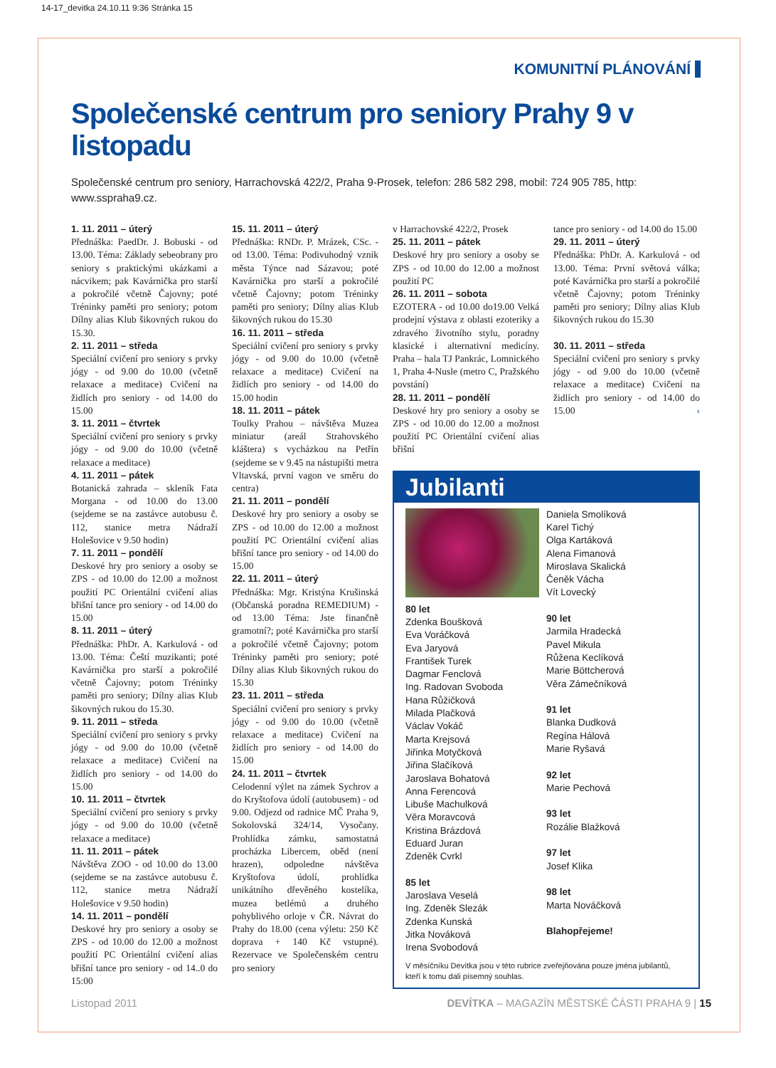14-17_devitka 24.10.11 9:36 Stránka 15
KOMUNITNÍ PLÁNOVÁNÍ
Společenské centrum pro seniory Prahy 9 v listopadu
Společenské centrum pro seniory, Harrachovská 422/2, Praha 9-Prosek, telefon: 286 582 298, mobil: 724 905 785, http: www.sspraha9.cz.
1. 11. 2011 – úterý
Přednáška: PaedDr. J. Bobuski - od 13.00. Téma: Základy sebeobrany pro seniory s praktickými ukázkami a nácvikem; pak Kavárnička pro starší a pokročilé včetně Čajovny; poté Tréninky paměti pro seniory; potom Dílny alias Klub šikovných rukou do 15.30.
2. 11. 2011 – středa
Speciální cvičení pro seniory s prvky jógy - od 9.00 do 10.00 (včetně relaxace a meditace) Cvičení na židlích pro seniory - od 14.00 do 15.00
3. 11. 2011 – čtvrtek
Speciální cvičení pro seniory s prvky jógy - od 9.00 do 10.00 (včetně relaxace a meditace)
4. 11. 2011 – pátek
Botanická zahrada – skleník Fata Morgana - od 10.00 do 13.00 (sejdeme se na zastávce autobusu č. 112, stanice metra Nádraží Holešovice v 9.50 hodin)
7. 11. 2011 – pondělí
Deskové hry pro seniory a osoby se ZPS - od 10.00 do 12.00 a možnost použití PC Orientální cvičení alias břišní tance pro seniory - od 14.00 do 15.00
8. 11. 2011 – úterý
Přednáška: PhDr. A. Karkulová - od 13.00. Téma: Čeští muzikanti; poté Kavárnička pro starší a pokročilé včetně Čajovny; potom Tréninky paměti pro seniory; Dílny alias Klub šikovných rukou do 15.30.
9. 11. 2011 – středa
Speciální cvičení pro seniory s prvky jógy - od 9.00 do 10.00 (včetně relaxace a meditace) Cvičení na židlích pro seniory - od 14.00 do 15.00
10. 11. 2011 – čtvrtek
Speciální cvičení pro seniory s prvky jógy - od 9.00 do 10.00 (včetně relaxace a meditace)
11. 11. 2011 – pátek
Návštěva ZOO - od 10.00 do 13.00 (sejdeme se na zastávce autobusu č. 112, stanice metra Nádraží Holešovice v 9.50 hodin)
14. 11. 2011 – pondělí
Deskové hry pro seniory a osoby se ZPS - od 10.00 do 12.00 a možnost použití PC Orientální cvičení alias břišní tance pro seniory - od 14..0 do 15:00
15. 11. 2011 – úterý
Přednáška: RNDr. P. Mrázek, CSc. - od 13.00. Téma: Podivuhodný vznik města Týnce nad Sázavou; poté Kavárnička pro starší a pokročilé včetně Čajovny; potom Tréninky paměti pro seniory; Dílny alias Klub šikovných rukou do 15.30
16. 11. 2011 – středa
Speciální cvičení pro seniory s prvky jógy - od 9.00 do 10.00 (včetně relaxace a meditace) Cvičení na židlích pro seniory - od 14.00 do 15.00 hodin
18. 11. 2011 – pátek
Toulky Prahou – návštěva Muzea miniatur (areál Strahovského kláštera) s vycházkou na Petřín (sejdeme se v 9.45 na nástupišti metra Vltavská, první vagon ve směru do centra)
21. 11. 2011 – pondělí
Deskové hry pro seniory a osoby se ZPS - od 10.00 do 12.00 a možnost použití PC Orientální cvičení alias břišní tance pro seniory - od 14.00 do 15.00
22. 11. 2011 – úterý
Přednáška: Mgr. Kristýna Krušinská (Občanská poradna REMEDIUM) - od 13.00 Téma: Jste finančně gramotní?; poté Kavárnička pro starší a pokročilé včetně Čajovny; potom Tréninky paměti pro seniory; poté Dílny alias Klub šikovných rukou do 15.30
23. 11. 2011 – středa
Speciální cvičení pro seniory s prvky jógy - od 9.00 do 10.00 (včetně relaxace a meditace) Cvičení na židlích pro seniory - od 14.00 do 15.00
24. 11. 2011 – čtvrtek
Celodenní výlet na zámek Sychrov a do Kryštofova údolí (autobusem) - od 9.00. Odjezd od radnice MČ Praha 9, Sokolovská 324/14, Vysočany. Prohlídka zámku, samostatná procházka Libercem, oběd (není hrazen), odpoledne návštěva Kryštofova údolí, prohlídka unikátního dřevěného kostelíka, muzea betlémů a druhého pohyblivého orloje v ČR. Návrat do Prahy do 18.00 (cena výletu: 250 Kč doprava + 140 Kč vstupné). Rezervace ve Společenském centru pro seniory
v Harrachovské 422/2, Prosek
25. 11. 2011 – pátek
Deskové hry pro seniory a osoby se ZPS - od 10.00 do 12.00 a možnost použití PC
26. 11. 2011 – sobota
EZOTERA - od 10.00 do19.00 Velká prodejní výstava z oblasti ezoteriky a zdravého životního stylu, poradny klasické i alternativní medicíny. Praha – hala TJ Pankrác, Lomnického 1, Praha 4-Nusle (metro C, Pražského povstání)
28. 11. 2011 – pondělí
Deskové hry pro seniory a osoby se ZPS - od 10.00 do 12.00 a možnost použití PC Orientální cvičení alias břišní
tance pro seniory - od 14.00 do 15.00
29. 11. 2011 – úterý
Přednáška: PhDr. A. Karkulová - od 13.00. Téma: První světová válka; poté Kavárnička pro starší a pokročilé včetně Čajovny; potom Tréninky paměti pro seniory; Dílny alias Klub šikovných rukou do 15.30
30. 11. 2011 – středa
Speciální cvičení pro seniory s prvky jógy - od 9.00 do 10.00 (včetně relaxace a meditace) Cvičení na židlích pro seniory - od 14.00 do 15.00 ‹
Jubilanti
80 let
Zdenka Boušková
Eva Voráčková
Eva Jaryová
František Turek
Dagmar Fenclová
Ing. Radovan Svoboda
Hana Růžičková
Milada Plačková
Václav Vokáč
Marta Krejsová
Jiřinka Motyčková
Jiřina Slačíková
Jaroslava Bohatová
Anna Ferencová
Libuše Machulková
Věra Moravcová
Kristina Brázdová
Eduard Juran
Zdeněk Cvrkl
85 let
Jaroslava Veselá
Ing. Zdeněk Slezák
Zdenka Kunská
Jitka Nováková
Irena Svobodová
Daniela Smolíková
Karel Tichý
Olga Kartáková
Alena Fimanová
Miroslava Skalická
Čeněk Vácha
Vít Lovecký
90 let
Jarmila Hradecká
Pavel Mikula
Růžena Keclíková
Marie Böttcherová
Věra Zámečníková
91 let
Blanka Dudková
Regína Hálová
Marie Ryšavá
92 let
Marie Pechová
93 let
Rozálie Blažková
97 let
Josef Klika
98 let
Marta Nováčková
Blahopřejeme!
V měsíčníku Devítka jsou v této rubrice zveřejňována pouze jména jubilantů, kteří k tomu dali písemný souhlas.
Listopad 2011 DEVÍTKA – MAGAZÍN MĚSTSKÉ ČÁSTI PRAHA 9 | 15